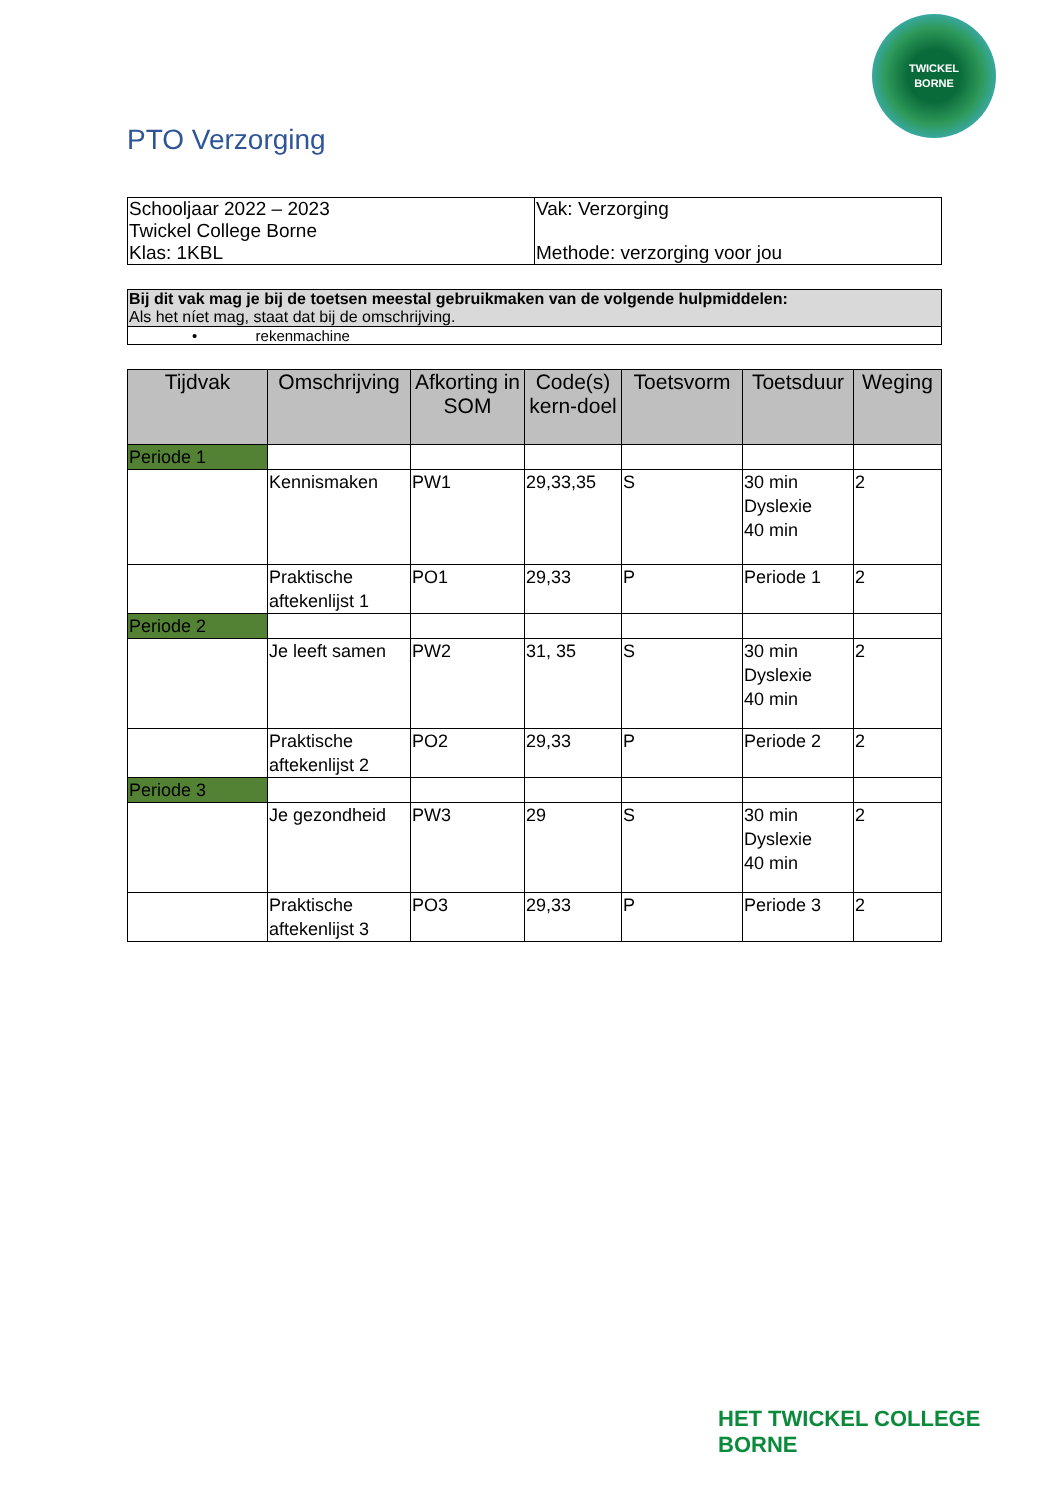TWICKEL
BORNE
PTO Verzorging
| Schooljaar 2022 – 2023 Twickel College Borne Klas: 1KBL | Vak: Verzorging Methode: verzorging voor jou |
| Bij dit vak mag je bij de toetsen meestal gebruikmaken van de volgende hulpmiddelen: Als het níet mag, staat dat bij de omschrijving. |
| • rekenmachine |
| Tijdvak | Omschrijving | Afkorting in SOM | Code(s) kern-doel | Toetsvorm | Toetsduur | Weging |
| --- | --- | --- | --- | --- | --- | --- |
| Periode 1 | | | | | | |
| | Kennismaken | PW1 | 29,33,35 | S | 30 min Dyslexie 40 min | 2 |
| | Praktische aftekenlijst 1 | PO1 | 29,33 | P | Periode 1 | 2 |
| Periode 2 | | | | | | |
| | Je leeft samen | PW2 | 31, 35 | S | 30 min Dyslexie 40 min | 2 |
| | Praktische aftekenlijst 2 | PO2 | 29,33 | P | Periode 2 | 2 |
| Periode 3 | | | | | | |
| | Je gezondheid | PW3 | 29 | S | 30 min Dyslexie 40 min | 2 |
| | Praktische aftekenlijst 3 | PO3 | 29,33 | P | Periode 3 | 2 |
HET TWICKEL COLLEGE
BORNE